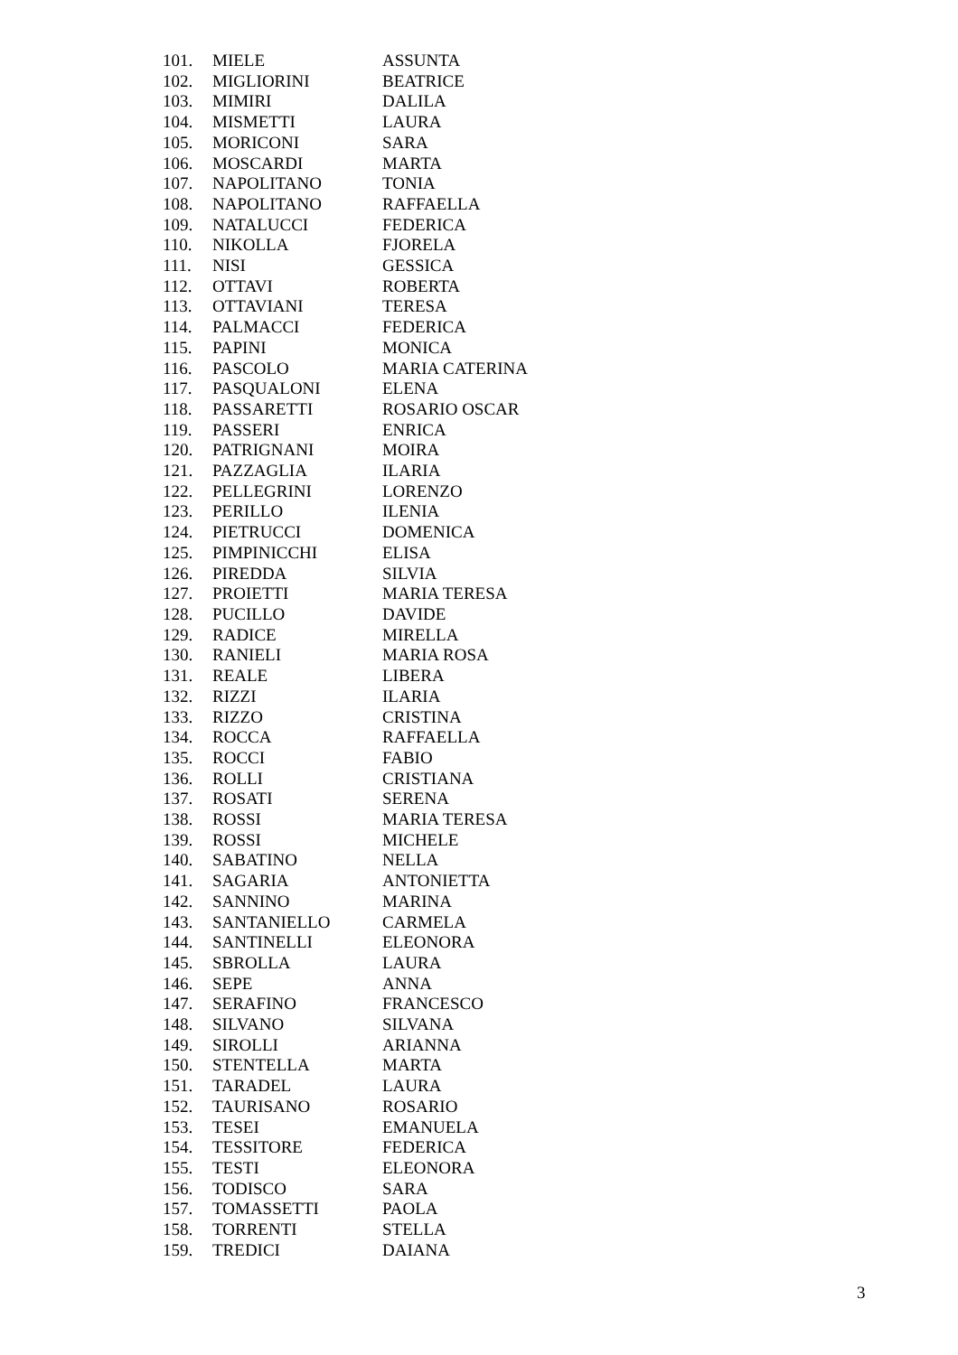| 101. | MIELE | ASSUNTA |
| 102. | MIGLIORINI | BEATRICE |
| 103. | MIMIRI | DALILA |
| 104. | MISMETTI | LAURA |
| 105. | MORICONI | SARA |
| 106. | MOSCARDI | MARTA |
| 107. | NAPOLITANO | TONIA |
| 108. | NAPOLITANO | RAFFAELLA |
| 109. | NATALUCCI | FEDERICA |
| 110. | NIKOLLA | FJORELA |
| 111. | NISI | GESSICA |
| 112. | OTTAVI | ROBERTA |
| 113. | OTTAVIANI | TERESA |
| 114. | PALMACCI | FEDERICA |
| 115. | PAPINI | MONICA |
| 116. | PASCOLO | MARIA CATERINA |
| 117. | PASQUALONI | ELENA |
| 118. | PASSARETTI | ROSARIO OSCAR |
| 119. | PASSERI | ENRICA |
| 120. | PATRIGNANI | MOIRA |
| 121. | PAZZAGLIA | ILARIA |
| 122. | PELLEGRINI | LORENZO |
| 123. | PERILLO | ILENIA |
| 124. | PIETRUCCI | DOMENICA |
| 125. | PIMPINICCHI | ELISA |
| 126. | PIREDDA | SILVIA |
| 127. | PROIETTI | MARIA TERESA |
| 128. | PUCILLO | DAVIDE |
| 129. | RADICE | MIRELLA |
| 130. | RANIELI | MARIA ROSA |
| 131. | REALE | LIBERA |
| 132. | RIZZI | ILARIA |
| 133. | RIZZO | CRISTINA |
| 134. | ROCCA | RAFFAELLA |
| 135. | ROCCI | FABIO |
| 136. | ROLLI | CRISTIANA |
| 137. | ROSATI | SERENA |
| 138. | ROSSI | MARIA TERESA |
| 139. | ROSSI | MICHELE |
| 140. | SABATINO | NELLA |
| 141. | SAGARIA | ANTONIETTA |
| 142. | SANNINO | MARINA |
| 143. | SANTANIELLO | CARMELA |
| 144. | SANTINELLI | ELEONORA |
| 145. | SBROLLA | LAURA |
| 146. | SEPE | ANNA |
| 147. | SERAFINO | FRANCESCO |
| 148. | SILVANO | SILVANA |
| 149. | SIROLLI | ARIANNA |
| 150. | STENTELLA | MARTA |
| 151. | TARADEL | LAURA |
| 152. | TAURISANO | ROSARIO |
| 153. | TESEI | EMANUELA |
| 154. | TESSITORE | FEDERICA |
| 155. | TESTI | ELEONORA |
| 156. | TODISCO | SARA |
| 157. | TOMASSETTI | PAOLA |
| 158. | TORRENTI | STELLA |
| 159. | TREDICI | DAIANA |
3